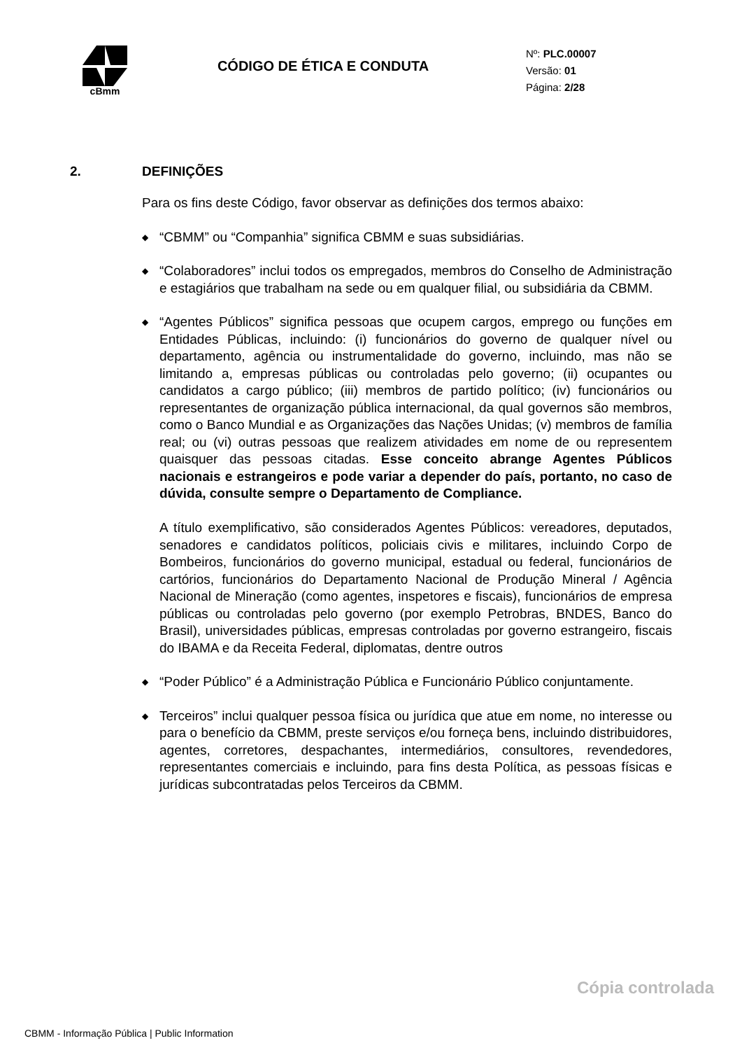cBmm
CÓDIGO DE ÉTICA E CONDUTA
Nº: PLC.00007
Versão: 01
Página: 2/28
2. DEFINIÇÕES
Para os fins deste Código, favor observar as definições dos termos abaixo:
◆ “CBMM” ou “Companhia” significa CBMM e suas subsidiárias.
◆ “Colaboradores” inclui todos os empregados, membros do Conselho de Administração e estagiários que trabalham na sede ou em qualquer filial, ou subsidiária da CBMM.
◆ “Agentes Públicos” significa pessoas que ocupem cargos, emprego ou funções em Entidades Públicas, incluindo: (i) funcionários do governo de qualquer nível ou departamento, agência ou instrumentalidade do governo, incluindo, mas não se limitando a, empresas públicas ou controladas pelo governo; (ii) ocupantes ou candidatos a cargo público; (iii) membros de partido político; (iv) funcionários ou representantes de organização pública internacional, da qual governos são membros, como o Banco Mundial e as Organizações das Nações Unidas; (v) membros de família real; ou (vi) outras pessoas que realizem atividades em nome de ou representem quaisquer das pessoas citadas. Esse conceito abrange Agentes Públicos nacionais e estrangeiros e pode variar a depender do país, portanto, no caso de dúvida, consulte sempre o Departamento de Compliance.
A título exemplificativo, são considerados Agentes Públicos: vereadores, deputados, senadores e candidatos políticos, policiais civis e militares, incluindo Corpo de Bombeiros, funcionários do governo municipal, estadual ou federal, funcionários de cartórios, funcionários do Departamento Nacional de Produção Mineral / Agência Nacional de Mineração (como agentes, inspetores e fiscais), funcionários de empresa públicas ou controladas pelo governo (por exemplo Petrobras, BNDES, Banco do Brasil), universidades públicas, empresas controladas por governo estrangeiro, fiscais do IBAMA e da Receita Federal, diplomatas, dentre outros
◆ “Poder Público” é a Administração Pública e Funcionário Público conjuntamente.
◆ Terceiros” inclui qualquer pessoa física ou jurídica que atue em nome, no interesse ou para o benefício da CBMM, preste serviços e/ou forneça bens, incluindo distribuidores, agentes, corretores, despachantes, intermediários, consultores, revendedores, representantes comerciais e incluindo, para fins desta Política, as pessoas físicas e jurídicas subcontratadas pelos Terceiros da CBMM.
Cópia controlada
CBMM - Informação Pública | Public Information